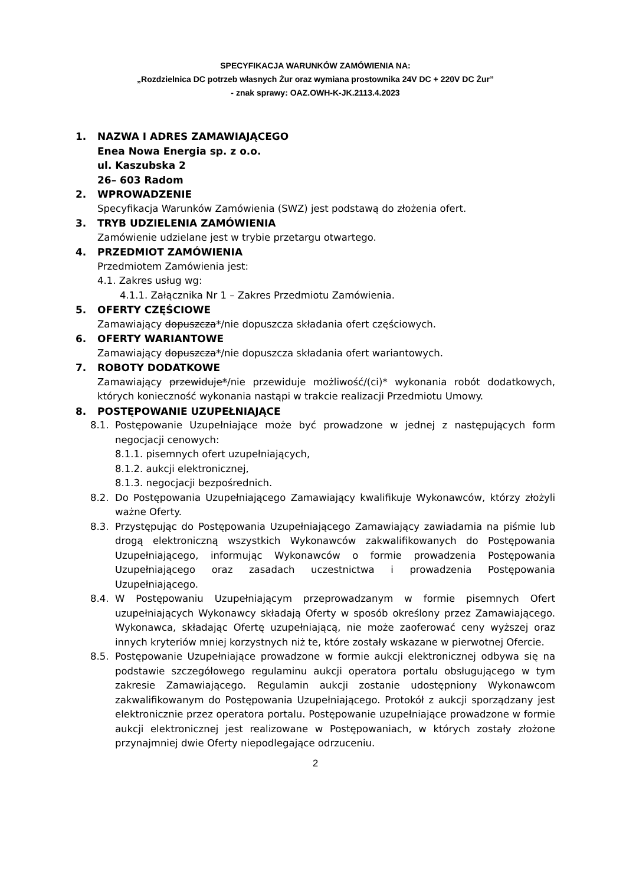SPECYFIKACJA WARUNKÓW ZAMÓWIENIA NA:
„Rozdzielnica DC potrzeb własnych Żur oraz wymiana prostownika 24V DC + 220V DC Żur”
- znak sprawy: OAZ.OWH-K-JK.2113.4.2023
1. NAZWA I ADRES ZAMAWIAJĄCEGO
Enea Nowa Energia sp. z o.o.
ul. Kaszubska 2
26– 603 Radom
2. WPROWADZENIE
Specyfikacja Warunków Zamówienia (SWZ) jest podstawą do złożenia ofert.
3. TRYB UDZIELENIA ZAMÓWIENIA
Zamówienie udzielane jest w trybie przetargu otwartego.
4. PRZEDMIOT ZAMÓWIENIA
Przedmiotem Zamówienia jest:
4.1. Zakres usług wg:
4.1.1. Załącznika Nr 1 – Zakres Przedmiotu Zamówienia.
5. OFERTY CZĘŚCIOWE
Zamawiający dopuszcza*/nie dopuszcza składania ofert częściowych.
6. OFERTY WARIANTOWE
Zamawiający dopuszcza*/nie dopuszcza składania ofert wariantowych.
7. ROBOTY DODATKOWE
Zamawiający przewiduje*/nie przewiduje możliwość/(ci)* wykonania robót dodatkowych, których konieczność wykonania nastąpi w trakcie realizacji Przedmiotu Umowy.
8. POSTĘPOWANIE UZUPEŁNIAJĄCE
8.1. Postępowanie Uzupełniające może być prowadzone w jednej z następujących form negocjacji cenowych:
8.1.1. pisemnych ofert uzupełniających,
8.1.2. aukcji elektronicznej,
8.1.3. negocjacji bezpośrednich.
8.2. Do Postępowania Uzupełniającego Zamawiający kwalifikuje Wykonawców, którzy złożyli ważne Oferty.
8.3. Przystępując do Postępowania Uzupełniającego Zamawiający zawiadamia na piśmie lub drogą elektroniczną wszystkich Wykonawców zakwalifikowanych do Postępowania Uzupełniającego, informując Wykonawców o formie prowadzenia Postępowania Uzupełniającego oraz zasadach uczestnictwa i prowadzenia Postępowania Uzupełniającego.
8.4. W Postępowaniu Uzupełniającym przeprowadzanym w formie pisemnych Ofert uzupełniających Wykonawcy składają Oferty w sposób określony przez Zamawiającego. Wykonawca, składając Ofertę uzupełniającą, nie może zaoferować ceny wyższej oraz innych kryteriów mniej korzystnych niż te, które zostały wskazane w pierwotnej Ofercie.
8.5. Postępowanie Uzupełniające prowadzone w formie aukcji elektronicznej odbywa się na podstawie szczegółowego regulaminu aukcji operatora portalu obsługującego w tym zakresie Zamawiającego. Regulamin aukcji zostanie udostępniony Wykonawcom zakwalifikowanym do Postępowania Uzupełniającego. Protokół z aukcji sporządzany jest elektronicznie przez operatora portalu. Postępowanie uzupełniające prowadzone w formie aukcji elektronicznej jest realizowane w Postępowaniach, w których zostały złożone przynajmniej dwie Oferty niepodlegające odrzuceniu.
2